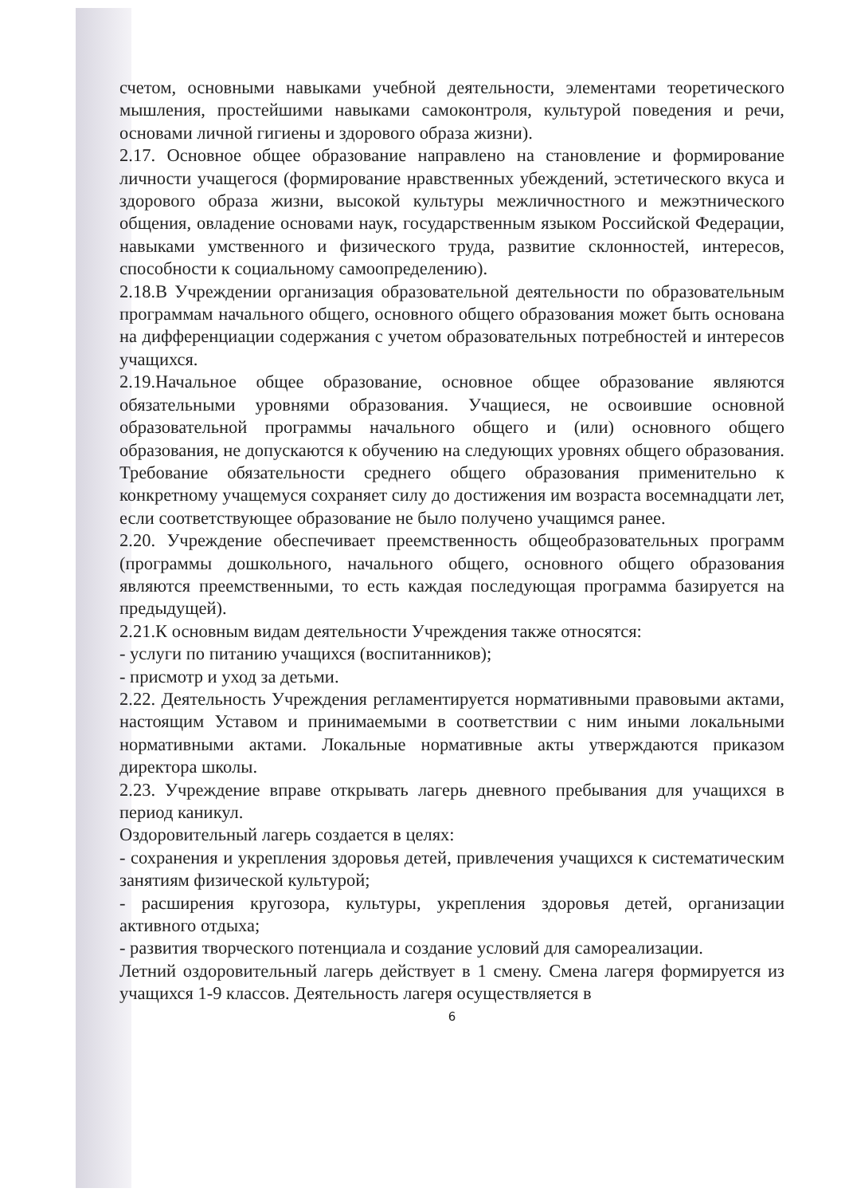счетом, основными навыками учебной деятельности, элементами теоретического мышления, простейшими навыками самоконтроля, культурой поведения и речи, основами личной гигиены и здорового образа жизни).
2.17. Основное общее образование направлено на становление и формирование личности учащегося (формирование нравственных убеждений, эстетического вкуса и здорового образа жизни, высокой культуры межличностного и межэтнического общения, овладение основами наук, государственным языком Российской Федерации, навыками умственного и физического труда, развитие склонностей, интересов, способности к социальному самоопределению).
2.18.В Учреждении организация образовательной деятельности по образовательным программам начального общего, основного общего образования может быть основана на дифференциации содержания с учетом образовательных потребностей и интересов учащихся.
2.19.Начальное общее образование, основное общее образование являются обязательными уровнями образования. Учащиеся, не освоившие основной образовательной программы начального общего и (или) основного общего образования, не допускаются к обучению на следующих уровнях общего образования. Требование обязательности среднего общего образования применительно к конкретному учащемуся сохраняет силу до достижения им возраста восемнадцати лет, если соответствующее образование не было получено учащимся ранее.
2.20. Учреждение обеспечивает преемственность общеобразовательных программ (программы дошкольного, начального общего, основного общего образования являются преемственными, то есть каждая последующая программа базируется на предыдущей).
2.21.К основным видам деятельности Учреждения также относятся:
- услуги по питанию учащихся (воспитанников);
- присмотр и уход за детьми.
2.22. Деятельность Учреждения регламентируется нормативными правовыми актами, настоящим Уставом и принимаемыми в соответствии с ним иными локальными нормативными актами. Локальные нормативные акты утверждаются приказом директора школы.
2.23. Учреждение вправе открывать лагерь дневного пребывания для учащихся в период каникул.
Оздоровительный лагерь создается в целях:
- сохранения и укрепления здоровья детей, привлечения учащихся к систематическим занятиям физической культурой;
- расширения кругозора, культуры, укрепления здоровья детей, организации активного отдыха;
- развития творческого потенциала и создание условий для самореализации.
Летний оздоровительный лагерь действует в 1 смену. Смена лагеря формируется из учащихся 1-9 классов. Деятельность лагеря осуществляется в
6